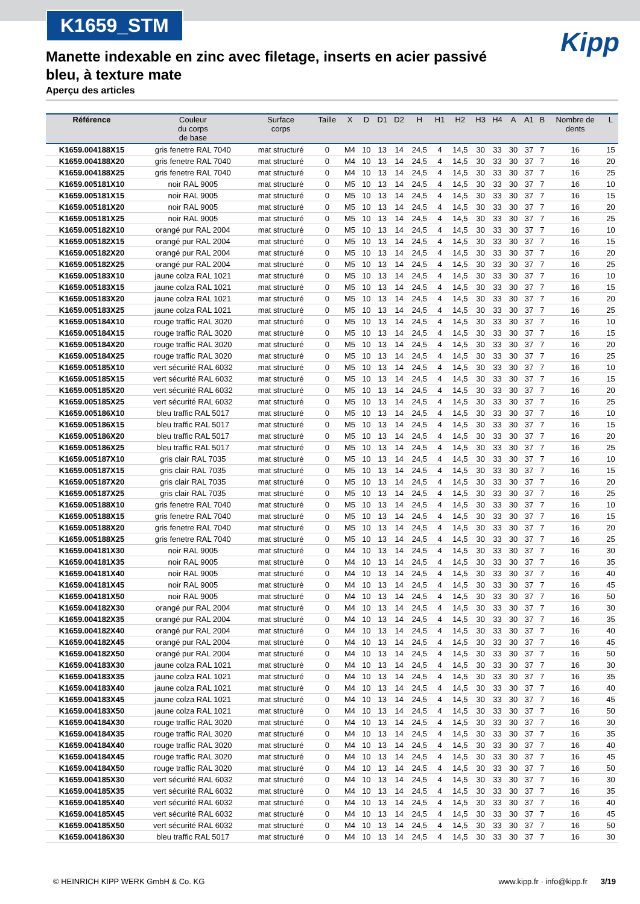K1659_STM
Kipp
Manette indexable en zinc avec filetage, inserts en acier passivé bleu, à texture mate
Aperçu des articles
| Référence | Couleur du corps de base | Surface corps | Taille | X | D | D1 | D2 | H | H1 | H2 | H3 | H4 | A | A1 | B | Nombre de dents | L |
| --- | --- | --- | --- | --- | --- | --- | --- | --- | --- | --- | --- | --- | --- | --- | --- | --- | --- |
| K1659.004188X15 | gris fenetre RAL 7040 | mat structuré | 0 | M4 | 10 | 13 | 14 | 24,5 | 4 | 14,5 | 30 | 33 | 30 | 37 | 7 | 16 | 15 |
| K1659.004188X20 | gris fenetre RAL 7040 | mat structuré | 0 | M4 | 10 | 13 | 14 | 24,5 | 4 | 14,5 | 30 | 33 | 30 | 37 | 7 | 16 | 20 |
| K1659.004188X25 | gris fenetre RAL 7040 | mat structuré | 0 | M4 | 10 | 13 | 14 | 24,5 | 4 | 14,5 | 30 | 33 | 30 | 37 | 7 | 16 | 25 |
| K1659.005181X10 | noir RAL 9005 | mat structuré | 0 | M5 | 10 | 13 | 14 | 24,5 | 4 | 14,5 | 30 | 33 | 30 | 37 | 7 | 16 | 10 |
| K1659.005181X15 | noir RAL 9005 | mat structuré | 0 | M5 | 10 | 13 | 14 | 24,5 | 4 | 14,5 | 30 | 33 | 30 | 37 | 7 | 16 | 15 |
| K1659.005181X20 | noir RAL 9005 | mat structuré | 0 | M5 | 10 | 13 | 14 | 24,5 | 4 | 14,5 | 30 | 33 | 30 | 37 | 7 | 16 | 20 |
| K1659.005181X25 | noir RAL 9005 | mat structuré | 0 | M5 | 10 | 13 | 14 | 24,5 | 4 | 14,5 | 30 | 33 | 30 | 37 | 7 | 16 | 25 |
| K1659.005182X10 | orangé pur RAL 2004 | mat structuré | 0 | M5 | 10 | 13 | 14 | 24,5 | 4 | 14,5 | 30 | 33 | 30 | 37 | 7 | 16 | 10 |
| K1659.005182X15 | orangé pur RAL 2004 | mat structuré | 0 | M5 | 10 | 13 | 14 | 24,5 | 4 | 14,5 | 30 | 33 | 30 | 37 | 7 | 16 | 15 |
| K1659.005182X20 | orangé pur RAL 2004 | mat structuré | 0 | M5 | 10 | 13 | 14 | 24,5 | 4 | 14,5 | 30 | 33 | 30 | 37 | 7 | 16 | 20 |
| K1659.005182X25 | orangé pur RAL 2004 | mat structuré | 0 | M5 | 10 | 13 | 14 | 24,5 | 4 | 14,5 | 30 | 33 | 30 | 37 | 7 | 16 | 25 |
| K1659.005183X10 | jaune colza RAL 1021 | mat structuré | 0 | M5 | 10 | 13 | 14 | 24,5 | 4 | 14,5 | 30 | 33 | 30 | 37 | 7 | 16 | 10 |
| K1659.005183X15 | jaune colza RAL 1021 | mat structuré | 0 | M5 | 10 | 13 | 14 | 24,5 | 4 | 14,5 | 30 | 33 | 30 | 37 | 7 | 16 | 15 |
| K1659.005183X20 | jaune colza RAL 1021 | mat structuré | 0 | M5 | 10 | 13 | 14 | 24,5 | 4 | 14,5 | 30 | 33 | 30 | 37 | 7 | 16 | 20 |
| K1659.005183X25 | jaune colza RAL 1021 | mat structuré | 0 | M5 | 10 | 13 | 14 | 24,5 | 4 | 14,5 | 30 | 33 | 30 | 37 | 7 | 16 | 25 |
| K1659.005184X10 | rouge traffic RAL 3020 | mat structuré | 0 | M5 | 10 | 13 | 14 | 24,5 | 4 | 14,5 | 30 | 33 | 30 | 37 | 7 | 16 | 10 |
| K1659.005184X15 | rouge traffic RAL 3020 | mat structuré | 0 | M5 | 10 | 13 | 14 | 24,5 | 4 | 14,5 | 30 | 33 | 30 | 37 | 7 | 16 | 15 |
| K1659.005184X20 | rouge traffic RAL 3020 | mat structuré | 0 | M5 | 10 | 13 | 14 | 24,5 | 4 | 14,5 | 30 | 33 | 30 | 37 | 7 | 16 | 20 |
| K1659.005184X25 | rouge traffic RAL 3020 | mat structuré | 0 | M5 | 10 | 13 | 14 | 24,5 | 4 | 14,5 | 30 | 33 | 30 | 37 | 7 | 16 | 25 |
| K1659.005185X10 | vert sécurité RAL 6032 | mat structuré | 0 | M5 | 10 | 13 | 14 | 24,5 | 4 | 14,5 | 30 | 33 | 30 | 37 | 7 | 16 | 10 |
| K1659.005185X15 | vert sécurité RAL 6032 | mat structuré | 0 | M5 | 10 | 13 | 14 | 24,5 | 4 | 14,5 | 30 | 33 | 30 | 37 | 7 | 16 | 15 |
| K1659.005185X20 | vert sécurité RAL 6032 | mat structuré | 0 | M5 | 10 | 13 | 14 | 24,5 | 4 | 14,5 | 30 | 33 | 30 | 37 | 7 | 16 | 20 |
| K1659.005185X25 | vert sécurité RAL 6032 | mat structuré | 0 | M5 | 10 | 13 | 14 | 24,5 | 4 | 14,5 | 30 | 33 | 30 | 37 | 7 | 16 | 25 |
| K1659.005186X10 | bleu traffic RAL 5017 | mat structuré | 0 | M5 | 10 | 13 | 14 | 24,5 | 4 | 14,5 | 30 | 33 | 30 | 37 | 7 | 16 | 10 |
| K1659.005186X15 | bleu traffic RAL 5017 | mat structuré | 0 | M5 | 10 | 13 | 14 | 24,5 | 4 | 14,5 | 30 | 33 | 30 | 37 | 7 | 16 | 15 |
| K1659.005186X20 | bleu traffic RAL 5017 | mat structuré | 0 | M5 | 10 | 13 | 14 | 24,5 | 4 | 14,5 | 30 | 33 | 30 | 37 | 7 | 16 | 20 |
| K1659.005186X25 | bleu traffic RAL 5017 | mat structuré | 0 | M5 | 10 | 13 | 14 | 24,5 | 4 | 14,5 | 30 | 33 | 30 | 37 | 7 | 16 | 25 |
| K1659.005187X10 | gris clair RAL 7035 | mat structuré | 0 | M5 | 10 | 13 | 14 | 24,5 | 4 | 14,5 | 30 | 33 | 30 | 37 | 7 | 16 | 10 |
| K1659.005187X15 | gris clair RAL 7035 | mat structuré | 0 | M5 | 10 | 13 | 14 | 24,5 | 4 | 14,5 | 30 | 33 | 30 | 37 | 7 | 16 | 15 |
| K1659.005187X20 | gris clair RAL 7035 | mat structuré | 0 | M5 | 10 | 13 | 14 | 24,5 | 4 | 14,5 | 30 | 33 | 30 | 37 | 7 | 16 | 20 |
| K1659.005187X25 | gris clair RAL 7035 | mat structuré | 0 | M5 | 10 | 13 | 14 | 24,5 | 4 | 14,5 | 30 | 33 | 30 | 37 | 7 | 16 | 25 |
| K1659.005188X10 | gris fenetre RAL 7040 | mat structuré | 0 | M5 | 10 | 13 | 14 | 24,5 | 4 | 14,5 | 30 | 33 | 30 | 37 | 7 | 16 | 10 |
| K1659.005188X15 | gris fenetre RAL 7040 | mat structuré | 0 | M5 | 10 | 13 | 14 | 24,5 | 4 | 14,5 | 30 | 33 | 30 | 37 | 7 | 16 | 15 |
| K1659.005188X20 | gris fenetre RAL 7040 | mat structuré | 0 | M5 | 10 | 13 | 14 | 24,5 | 4 | 14,5 | 30 | 33 | 30 | 37 | 7 | 16 | 20 |
| K1659.005188X25 | gris fenetre RAL 7040 | mat structuré | 0 | M5 | 10 | 13 | 14 | 24,5 | 4 | 14,5 | 30 | 33 | 30 | 37 | 7 | 16 | 25 |
| K1659.004181X30 | noir RAL 9005 | mat structuré | 0 | M4 | 10 | 13 | 14 | 24,5 | 4 | 14,5 | 30 | 33 | 30 | 37 | 7 | 16 | 30 |
| K1659.004181X35 | noir RAL 9005 | mat structuré | 0 | M4 | 10 | 13 | 14 | 24,5 | 4 | 14,5 | 30 | 33 | 30 | 37 | 7 | 16 | 35 |
| K1659.004181X40 | noir RAL 9005 | mat structuré | 0 | M4 | 10 | 13 | 14 | 24,5 | 4 | 14,5 | 30 | 33 | 30 | 37 | 7 | 16 | 40 |
| K1659.004181X45 | noir RAL 9005 | mat structuré | 0 | M4 | 10 | 13 | 14 | 24,5 | 4 | 14,5 | 30 | 33 | 30 | 37 | 7 | 16 | 45 |
| K1659.004181X50 | noir RAL 9005 | mat structuré | 0 | M4 | 10 | 13 | 14 | 24,5 | 4 | 14,5 | 30 | 33 | 30 | 37 | 7 | 16 | 50 |
| K1659.004182X30 | orangé pur RAL 2004 | mat structuré | 0 | M4 | 10 | 13 | 14 | 24,5 | 4 | 14,5 | 30 | 33 | 30 | 37 | 7 | 16 | 30 |
| K1659.004182X35 | orangé pur RAL 2004 | mat structuré | 0 | M4 | 10 | 13 | 14 | 24,5 | 4 | 14,5 | 30 | 33 | 30 | 37 | 7 | 16 | 35 |
| K1659.004182X40 | orangé pur RAL 2004 | mat structuré | 0 | M4 | 10 | 13 | 14 | 24,5 | 4 | 14,5 | 30 | 33 | 30 | 37 | 7 | 16 | 40 |
| K1659.004182X45 | orangé pur RAL 2004 | mat structuré | 0 | M4 | 10 | 13 | 14 | 24,5 | 4 | 14,5 | 30 | 33 | 30 | 37 | 7 | 16 | 45 |
| K1659.004182X50 | orangé pur RAL 2004 | mat structuré | 0 | M4 | 10 | 13 | 14 | 24,5 | 4 | 14,5 | 30 | 33 | 30 | 37 | 7 | 16 | 50 |
| K1659.004183X30 | jaune colza RAL 1021 | mat structuré | 0 | M4 | 10 | 13 | 14 | 24,5 | 4 | 14,5 | 30 | 33 | 30 | 37 | 7 | 16 | 30 |
| K1659.004183X35 | jaune colza RAL 1021 | mat structuré | 0 | M4 | 10 | 13 | 14 | 24,5 | 4 | 14,5 | 30 | 33 | 30 | 37 | 7 | 16 | 35 |
| K1659.004183X40 | jaune colza RAL 1021 | mat structuré | 0 | M4 | 10 | 13 | 14 | 24,5 | 4 | 14,5 | 30 | 33 | 30 | 37 | 7 | 16 | 40 |
| K1659.004183X45 | jaune colza RAL 1021 | mat structuré | 0 | M4 | 10 | 13 | 14 | 24,5 | 4 | 14,5 | 30 | 33 | 30 | 37 | 7 | 16 | 45 |
| K1659.004183X50 | jaune colza RAL 1021 | mat structuré | 0 | M4 | 10 | 13 | 14 | 24,5 | 4 | 14,5 | 30 | 33 | 30 | 37 | 7 | 16 | 50 |
| K1659.004184X30 | rouge traffic RAL 3020 | mat structuré | 0 | M4 | 10 | 13 | 14 | 24,5 | 4 | 14,5 | 30 | 33 | 30 | 37 | 7 | 16 | 30 |
| K1659.004184X35 | rouge traffic RAL 3020 | mat structuré | 0 | M4 | 10 | 13 | 14 | 24,5 | 4 | 14,5 | 30 | 33 | 30 | 37 | 7 | 16 | 35 |
| K1659.004184X40 | rouge traffic RAL 3020 | mat structuré | 0 | M4 | 10 | 13 | 14 | 24,5 | 4 | 14,5 | 30 | 33 | 30 | 37 | 7 | 16 | 40 |
| K1659.004184X45 | rouge traffic RAL 3020 | mat structuré | 0 | M4 | 10 | 13 | 14 | 24,5 | 4 | 14,5 | 30 | 33 | 30 | 37 | 7 | 16 | 45 |
| K1659.004184X50 | rouge traffic RAL 3020 | mat structuré | 0 | M4 | 10 | 13 | 14 | 24,5 | 4 | 14,5 | 30 | 33 | 30 | 37 | 7 | 16 | 50 |
| K1659.004185X30 | vert sécurité RAL 6032 | mat structuré | 0 | M4 | 10 | 13 | 14 | 24,5 | 4 | 14,5 | 30 | 33 | 30 | 37 | 7 | 16 | 30 |
| K1659.004185X35 | vert sécurité RAL 6032 | mat structuré | 0 | M4 | 10 | 13 | 14 | 24,5 | 4 | 14,5 | 30 | 33 | 30 | 37 | 7 | 16 | 35 |
| K1659.004185X40 | vert sécurité RAL 6032 | mat structuré | 0 | M4 | 10 | 13 | 14 | 24,5 | 4 | 14,5 | 30 | 33 | 30 | 37 | 7 | 16 | 40 |
| K1659.004185X45 | vert sécurité RAL 6032 | mat structuré | 0 | M4 | 10 | 13 | 14 | 24,5 | 4 | 14,5 | 30 | 33 | 30 | 37 | 7 | 16 | 45 |
| K1659.004185X50 | vert sécurité RAL 6032 | mat structuré | 0 | M4 | 10 | 13 | 14 | 24,5 | 4 | 14,5 | 30 | 33 | 30 | 37 | 7 | 16 | 50 |
| K1659.004186X30 | bleu traffic RAL 5017 | mat structuré | 0 | M4 | 10 | 13 | 14 | 24,5 | 4 | 14,5 | 30 | 33 | 30 | 37 | 7 | 16 | 30 |
© HEINRICH KIPP WERK GmbH & Co. KG www.kipp.fr · info@kipp.fr 3/19